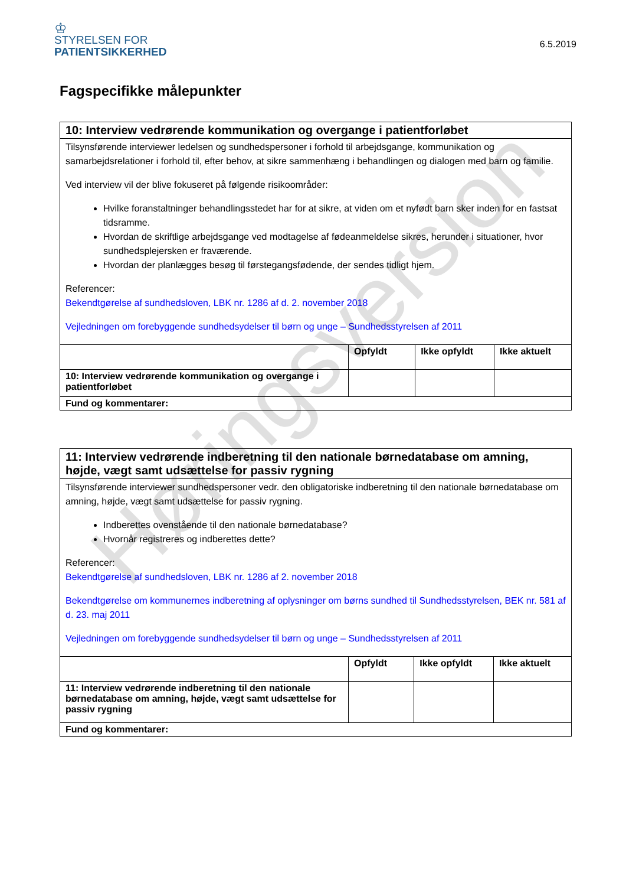♔
STYRELSEN FOR
PATIENTSIKKERHED
6.5.2019
Fagspecifikke målepunkter
| 10: Interview vedrørende kommunikation og overgange i patientforløbet | | | |
| Tilsynsførende interviewer ledelsen og sundhedspersoner i forhold til arbejdsgange, kommunikation og samarbejdsrelationer i forhold til, efter behov, at sikre sammenhæng i behandlingen og dialogen med barn og familie. Ved interview vil der blive fokuseret på følgende risikoområder: Hvilke foranstaltninger behandlingsstedet har for at sikre, at viden om et nyfødt barn sker inden for en fastsat tidsramme. Hvordan de skriftlige arbejdsgange ved modtagelse af fødeanmeldelse sikres, herunder i situationer, hvor sundhedsplejersken er fraværende. Hvordan der planlægges besøg til førstegangsfødende, der sendes tidligt hjem. Referencer: Bekendtgørelse af sundhedsloven, LBK nr. 1286 af d. 2. november 2018 Vejledningen om forebyggende sundhedsydelser til børn og unge – Sundhedsstyrelsen af 2011 | | | |
| | Opfyldt | Ikke opfyldt | Ikke aktuelt |
| 10: Interview vedrørende kommunikation og overgange i patientforløbet | | | |
| Fund og kommentarer: | | | |
| 11: Interview vedrørende indberetning til den nationale børnedatabase om amning, højde, vægt samt udsættelse for passiv rygning | | | |
| Tilsynsførende interviewer sundhedspersoner vedr. den obligatoriske indberetning til den nationale børnedatabase om amning, højde, vægt samt udsættelse for passiv rygning. Indberettes ovenstående til den nationale børnedatabase? Hvornår registreres og indberettes dette? Referencer: Bekendtgørelse af sundhedsloven, LBK nr. 1286 af 2. november 2018 Bekendtgørelse om kommunernes indberetning af oplysninger om børns sundhed til Sundhedsstyrelsen, BEK nr. 581 af d. 23. maj 2011 Vejledningen om forebyggende sundhedsydelser til børn og unge – Sundhedsstyrelsen af 2011 | | | |
| | Opfyldt | Ikke opfyldt | Ikke aktuelt |
| 11: Interview vedrørende indberetning til den nationale børnedatabase om amning, højde, vægt samt udsættelse for passiv rygning | | | |
| Fund og kommentarer: | | | |
Høringsversion